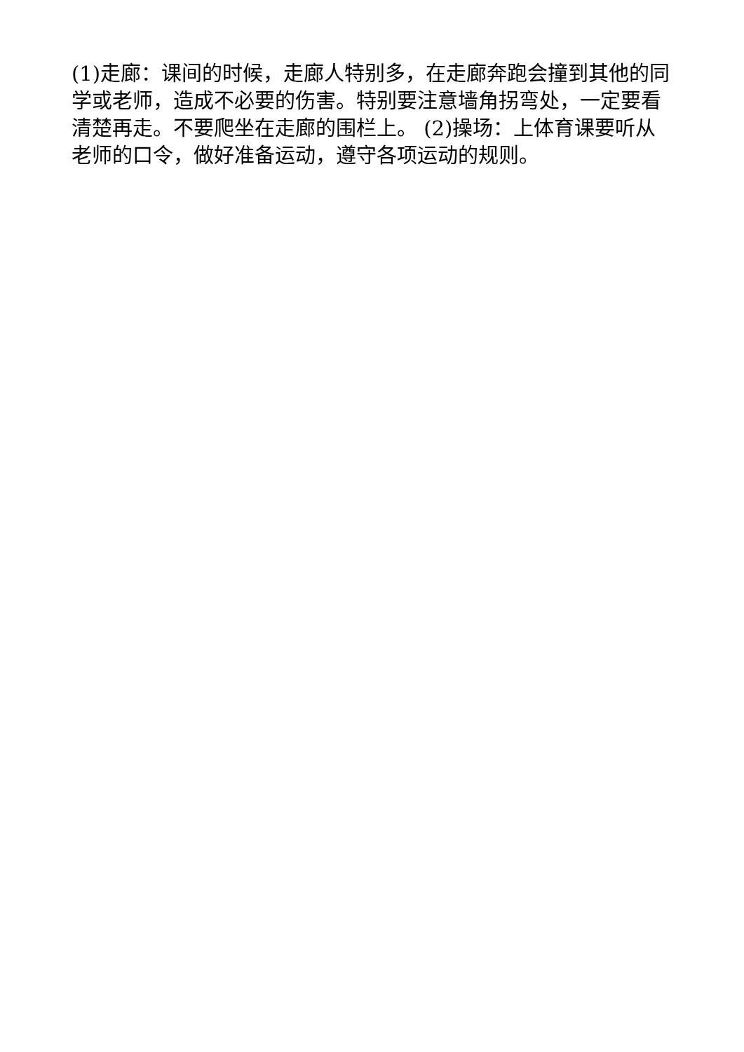(1)走廊：课间的时候，走廊人特别多，在走廊奔跑会撞到其他的同学或老师，造成不必要的伤害。特别要注意墙角拐弯处，一定要看清楚再走。不要爬坐在走廊的围栏上。 (2)操场：上体育课要听从老师的口令，做好准备运动，遵守各项运动的规则。